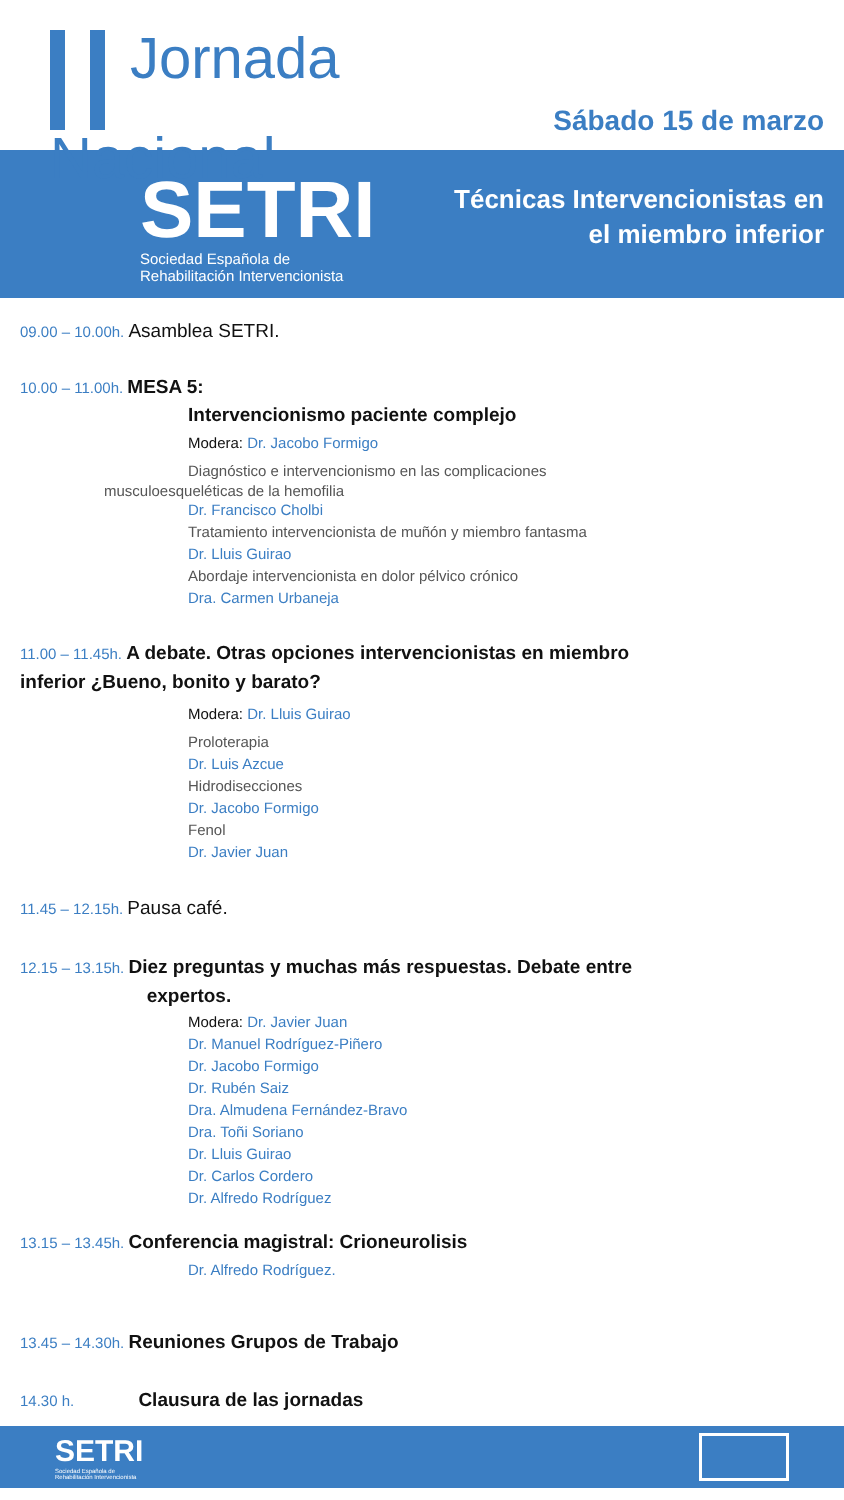Jornada
Nacional
Sábado 15 de marzo
SETRI
Sociedad Española de
Rehabilitación Intervencionista
Técnicas Intervencionistas en
el miembro inferior
09.00 – 10.00h. Asamblea SETRI.
10.00 – 11.00h. MESA 5:
Intervencionismo paciente complejo
Modera: Dr. Jacobo Formigo
Diagnóstico e intervencionismo en las complicaciones
musculoesqueléticas de la hemofilia
Dr. Francisco Cholbi
Tratamiento intervencionista de muñón y miembro fantasma
Dr. Lluis Guirao
Abordaje intervencionista en dolor pélvico crónico
Dra. Carmen Urbaneja
11.00 – 11.45h. A debate. Otras opciones intervencionistas en miembro
inferior ¿Bueno, bonito y barato?
Modera: Dr. Lluis Guirao
Proloterapia
Dr. Luis Azcue
Hidrodisecciones
Dr. Jacobo Formigo
Fenol
Dr. Javier Juan
11.45 – 12.15h. Pausa café.
12.15 – 13.15h. Diez preguntas y muchas más respuestas. Debate entre
expertos.
Modera: Dr. Javier Juan
Dr. Manuel Rodríguez-Piñero
Dr. Jacobo Formigo
Dr. Rubén Saiz
Dra. Almudena Fernández-Bravo
Dra. Toñi Soriano
Dr. Lluis Guirao
Dr. Carlos Cordero
Dr. Alfredo Rodríguez
13.15 – 13.45h. Conferencia magistral: Crioneurolisis
Dr. Alfredo Rodríguez.
13.45 – 14.30h. Reuniones Grupos de Trabajo
14.30 h. Clausura de las jornadas
SETRI
Sociedad Española de
Rehabilitación Intervencionista